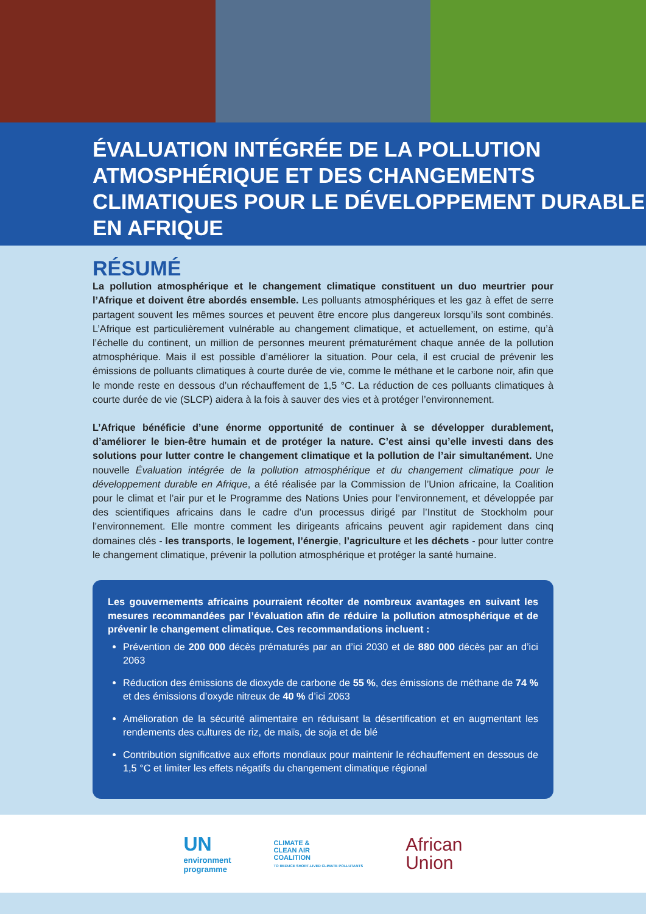ÉVALUATION INTÉGRÉE DE LA POLLUTION ATMOSPHÉRIQUE ET DES CHANGEMENTS CLIMATIQUES POUR LE DÉVELOPPEMENT DURABLE EN AFRIQUE
RÉSUMÉ
La pollution atmosphérique et le changement climatique constituent un duo meurtrier pour l’Afrique et doivent être abordés ensemble. Les polluants atmosphériques et les gaz à effet de serre partagent souvent les mêmes sources et peuvent être encore plus dangereux lorsqu’ils sont combinés. L’Afrique est particulièrement vulnérable au changement climatique, et actuellement, on estime, qu’à l’échelle du continent, un million de personnes meurent prématurément chaque année de la pollution atmosphérique. Mais il est possible d’améliorer la situation. Pour cela, il est crucial de prévenir les émissions de polluants climatiques à courte durée de vie, comme le méthane et le carbone noir, afin que le monde reste en dessous d’un réchauffement de 1,5 °C. La réduction de ces polluants climatiques à courte durée de vie (SLCP) aidera à la fois à sauver des vies et à protéger l’environnement.
L’Afrique bénéficie d’une énorme opportunité de continuer à se développer durablement, d’améliorer le bien-être humain et de protéger la nature. C’est ainsi qu’elle investi dans des solutions pour lutter contre le changement climatique et la pollution de l’air simultanément. Une nouvelle Évaluation intégrée de la pollution atmosphérique et du changement climatique pour le développement durable en Afrique, a été réalisée par la Commission de l’Union africaine, la Coalition pour le climat et l’air pur et le Programme des Nations Unies pour l’environnement, et développée par des scientifiques africains dans le cadre d’un processus dirigé par l’Institut de Stockholm pour l’environnement. Elle montre comment les dirigeants africains peuvent agir rapidement dans cinq domaines clés - les transports, le logement, l’énergie, l’agriculture et les déchets - pour lutter contre le changement climatique, prévenir la pollution atmosphérique et protéger la santé humaine.
Les gouvernements africains pourraient récolter de nombreux avantages en suivant les mesures recommandées par l’évaluation afin de réduire la pollution atmosphérique et de prévenir le changement climatique. Ces recommandations incluent :
Prévention de 200 000 décès prématurés par an d’ici 2030 et de 880 000 décès par an d’ici 2063
Réduction des émissions de dioxyde de carbone de 55 %, des émissions de méthane de 74 % et des émissions d’oxyde nitreux de 40 % d’ici 2063
Amélioration de la sécurité alimentaire en réduisant la désertification et en augmentant les rendements des cultures de riz, de maïs, de soja et de blé
Contribution significative aux efforts mondiaux pour maintenir le réchauffement en dessous de 1,5 °C et limiter les effets négatifs du changement climatique régional
UN
environment
programme
CLIMATE &
CLEAN AIR
COALITION
TO REDUCE SHORT-LIVED CLIMATE POLLUTANTS
African
Union